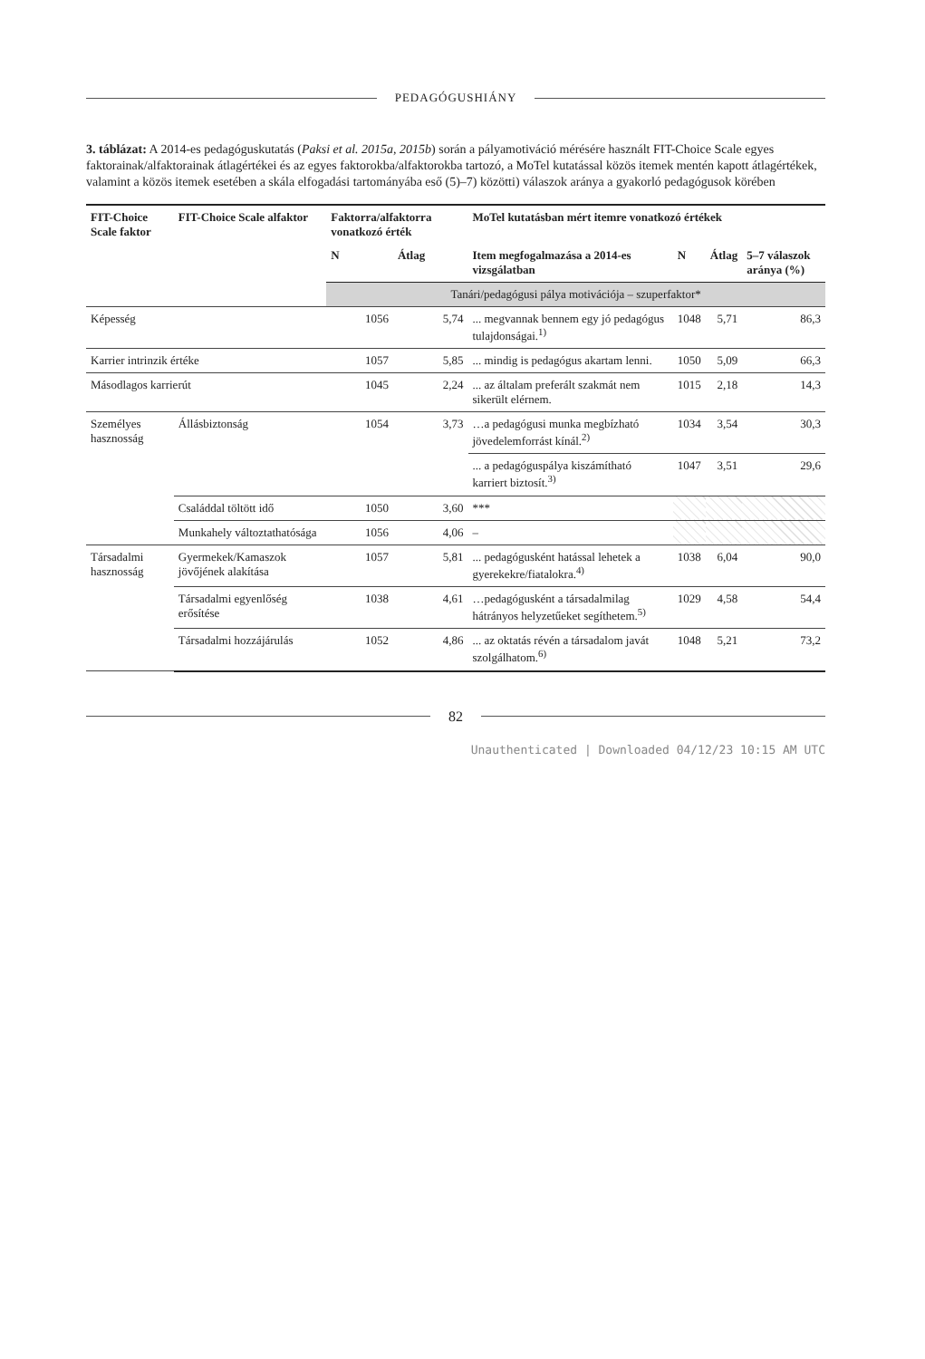PEDAGÓGUSHIÁNY
3. táblázat: A 2014-es pedagóguskutatás (Paksi et al. 2015a, 2015b) során a pályamotiváció mérésére használt FIT-Choice Scale egyes faktorainak/alfaktorainak átlagértékei és az egyes faktorokba/alfaktorokba tartozó, a MoTel kutatással közös itemek mentén kapott átlagértékek, valamint a közös itemek esetében a skála elfogadási tartományába eső (5)–7) közötti) válaszok aránya a gyakorló pedagógusok körében
| FIT-Choice Scale faktor | FIT-Choice Scale alfaktor | Faktorra/alfaktorra vonatkozó érték | | MoTel kutatásban mért itemre vonatkozó értékek | | | |
| --- | --- | --- | --- | --- | --- | --- | --- |
| | | N | Átlag | Item megfogalmazása a 2014-es vizsgálatban | N | Átlag | 5–7 válaszok aránya (%) |
| | | Tanári/pedagógusi pálya motivációja – szuperfaktor* | | | | | |
| Képesség | | 1056 | 5,74 | ... megvannak bennem egy jó pedagógus tulajdonságai.<sup>1)</sup> | 1048 | 5,71 | 86,3 |
| Karrier intrinzik értéke | | 1057 | 5,85 | ... mindig is pedagógus akartam lenni. | 1050 | 5,09 | 66,3 |
| Másodlagos karrierút | | 1045 | 2,24 | ... az általam preferált szakmát nem sikerült elérnem. | 1015 | 2,18 | 14,3 |
| Személyes hasznosság | Állásbiztonság | 1054 | 3,73 | …a pedagógusi munka megbízható jövedelemforrást kínál.<sup>2)</sup> | 1034 | 3,54 | 30,3 |
| | | | | ... a pedagóguspálya kiszámítható karriert biztosít.<sup>3)</sup> | 1047 | 3,51 | 29,6 |
| | Családdal töltött idő | 1050 | 3,60 | *** | | | |
| | Munkahely változtathatósága | 1056 | 4,06 | – | | | |
| Társadalmi hasznosság | Gyermekek/Kamaszok jövőjének alakítása | 1057 | 5,81 | ... pedagógusként hatással lehetek a gyerekekre/fiatalokra.<sup>4)</sup> | 1038 | 6,04 | 90,0 |
| | Társadalmi egyenlőség erősítése | 1038 | 4,61 | …pedagógusként a társadalmilag hátrányos helyzetűeket segíthetem.<sup>5)</sup> | 1029 | 4,58 | 54,4 |
| | Társadalmi hozzájárulás | 1052 | 4,86 | ... az oktatás révén a társadalom javát szolgálhatom.<sup>6)</sup> | 1048 | 5,21 | 73,2 |
82
Unauthenticated | Downloaded 04/12/23 10:15 AM UTC